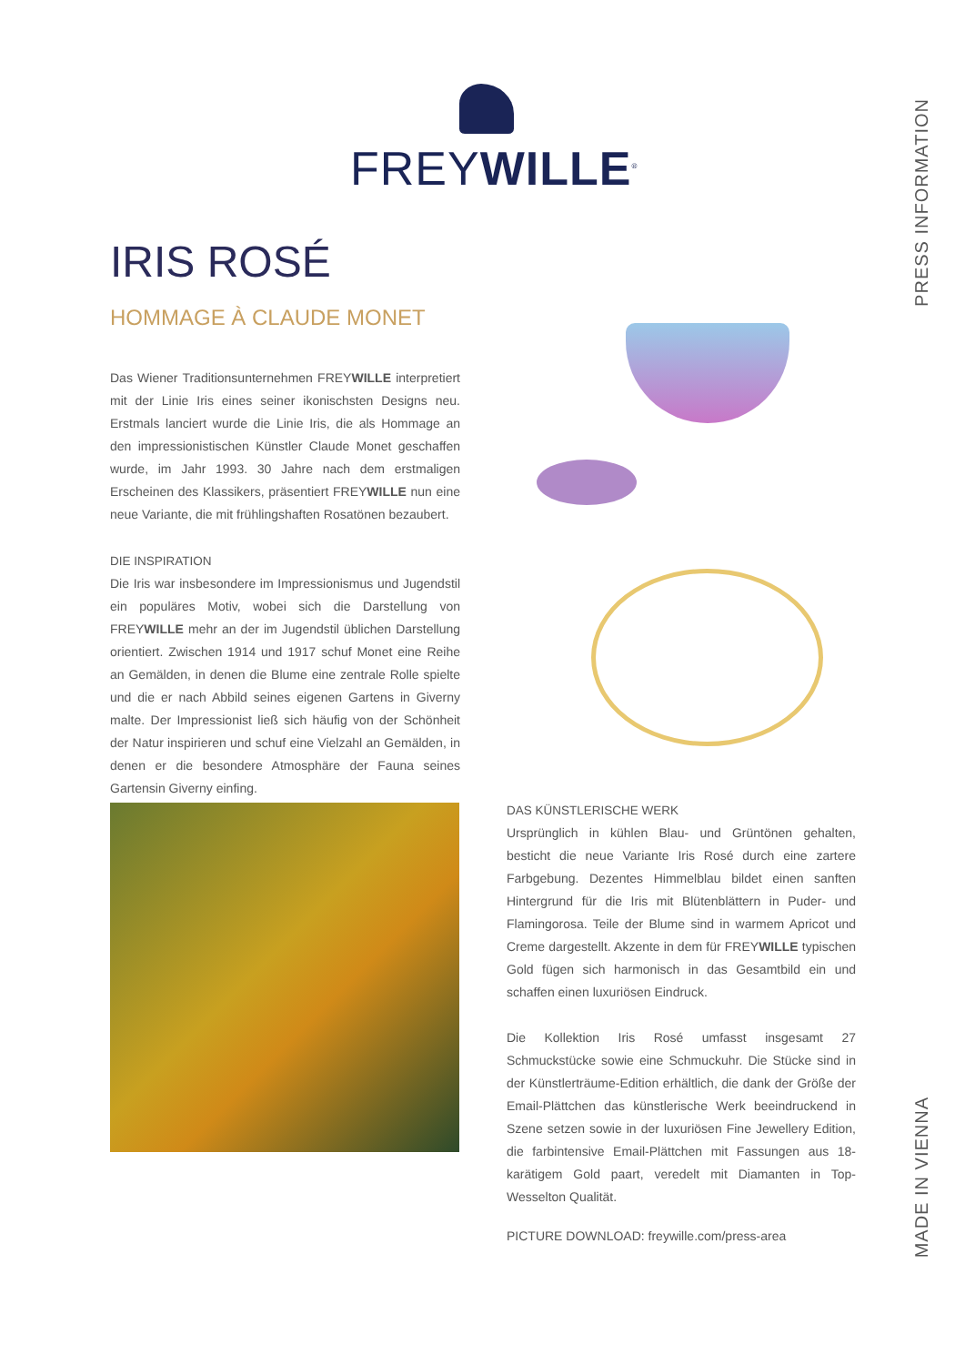FREYWILLE<sup>®</sup>
PRESS INFORMATION
MADE IN VIENNA
IRIS ROSÉ
HOMMAGE À CLAUDE MONET
Das Wiener Traditionsunternehmen FREYWILLE interpretiert mit der Linie Iris eines seiner ikonischsten Designs neu. Erstmals lanciert wurde die Linie Iris, die als Hommage an den impressionistischen Künstler Claude Monet geschaffen wurde, im Jahr 1993. 30 Jahre nach dem erstmaligen Erscheinen des Klassikers, präsentiert FREYWILLE nun eine neue Variante, die mit frühlingshaften Rosatönen bezaubert.
DIE INSPIRATION
Die Iris war insbesondere im Impressionismus und Jugendstil ein populäres Motiv, wobei sich die Darstellung von FREYWILLE mehr an der im Jugendstil üblichen Darstellung orientiert. Zwischen 1914 und 1917 schuf Monet eine Reihe an Gemälden, in denen die Blume eine zentrale Rolle spielte und die er nach Abbild seines eigenen Gartens in Giverny malte. Der Impressionist ließ sich häufig von der Schönheit der Natur inspirieren und schuf eine Vielzahl an Gemälden, in denen er die besondere Atmosphäre der Fauna seines Gartensin Giverny einfing.
DAS KÜNSTLERISCHE WERK
Ursprünglich in kühlen Blau- und Grüntönen gehalten, besticht die neue Variante Iris Rosé durch eine zartere Farbgebung. Dezentes Himmelblau bildet einen sanften Hintergrund für die Iris mit Blütenblättern in Puder- und Flamingorosa. Teile der Blume sind in warmem Apricot und Creme dargestellt. Akzente in dem für FREYWILLE typischen Gold fügen sich harmonisch in das Gesamtbild ein und schaffen einen luxuriösen Eindruck.
Die Kollektion Iris Rosé umfasst insgesamt 27 Schmuckstücke sowie eine Schmuckuhr. Die Stücke sind in der Künstlerträume-Edition erhältlich, die dank der Größe der Email-Plättchen das künstlerische Werk beeindruckend in Szene setzen sowie in der luxuriösen Fine Jewellery Edition, die farbintensive Email-Plättchen mit Fassungen aus 18-karätigem Gold paart, veredelt mit Diamanten in Top-Wesselton Qualität.
PICTURE DOWNLOAD: freywille.com/press-area